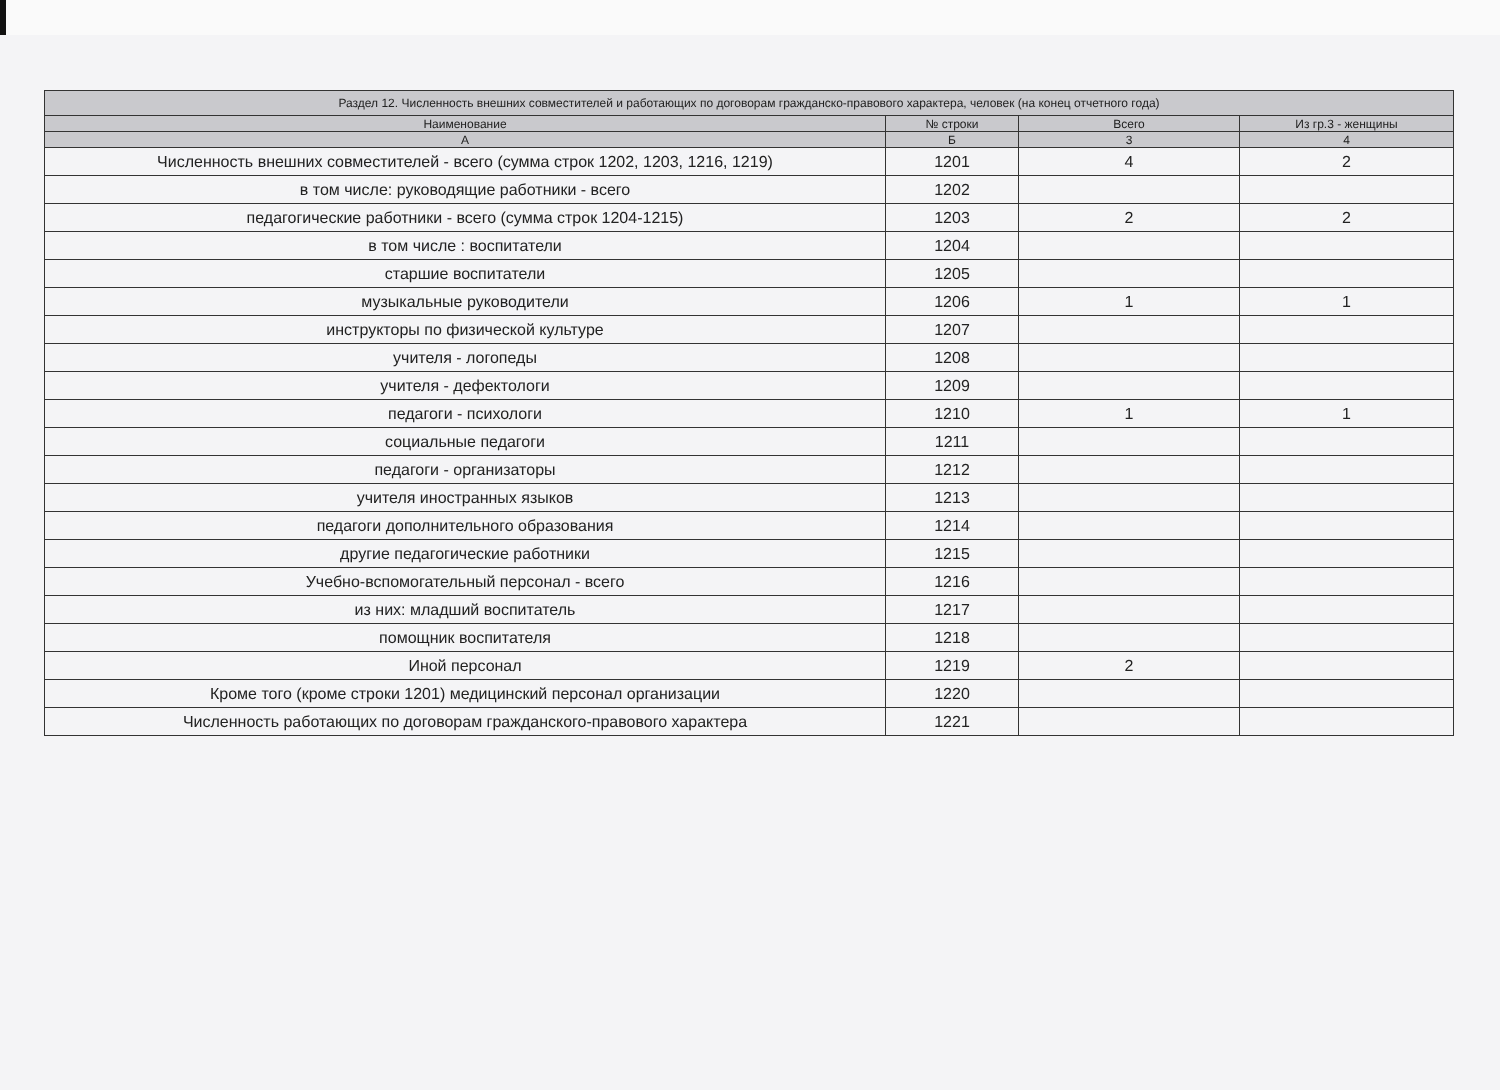| Раздел 12. Численность внешних совместителей и работающих по договорам гражданско-правового характера, человек (на конец отчетного года) | | | |
| --- | --- | --- | --- |
| Наименование | № строки | Всего | Из гр.3 - женщины |
| А | Б | 3 | 4 |
| Численность внешних совместителей - всего (сумма строк 1202, 1203, 1216, 1219) | 1201 | 4 | 2 |
| в том числе: руководящие работники - всего | 1202 | | |
| педагогические работники - всего (сумма строк 1204-1215) | 1203 | 2 | 2 |
| в том числе : воспитатели | 1204 | | |
| старшие воспитатели | 1205 | | |
| музыкальные руководители | 1206 | 1 | 1 |
| инструкторы по физической культуре | 1207 | | |
| учителя - логопеды | 1208 | | |
| учителя - дефектологи | 1209 | | |
| педагоги - психологи | 1210 | 1 | 1 |
| социальные педагоги | 1211 | | |
| педагоги - организаторы | 1212 | | |
| учителя иностранных языков | 1213 | | |
| педагоги дополнительного образования | 1214 | | |
| другие педагогические работники | 1215 | | |
| Учебно-вспомогательный персонал - всего | 1216 | | |
| из них: младший воспитатель | 1217 | | |
| помощник воспитателя | 1218 | | |
| Иной персонал | 1219 | 2 | |
| Кроме того (кроме строки 1201) медицинский персонал организации | 1220 | | |
| Численность работающих по договорам гражданского-правового характера | 1221 | | |